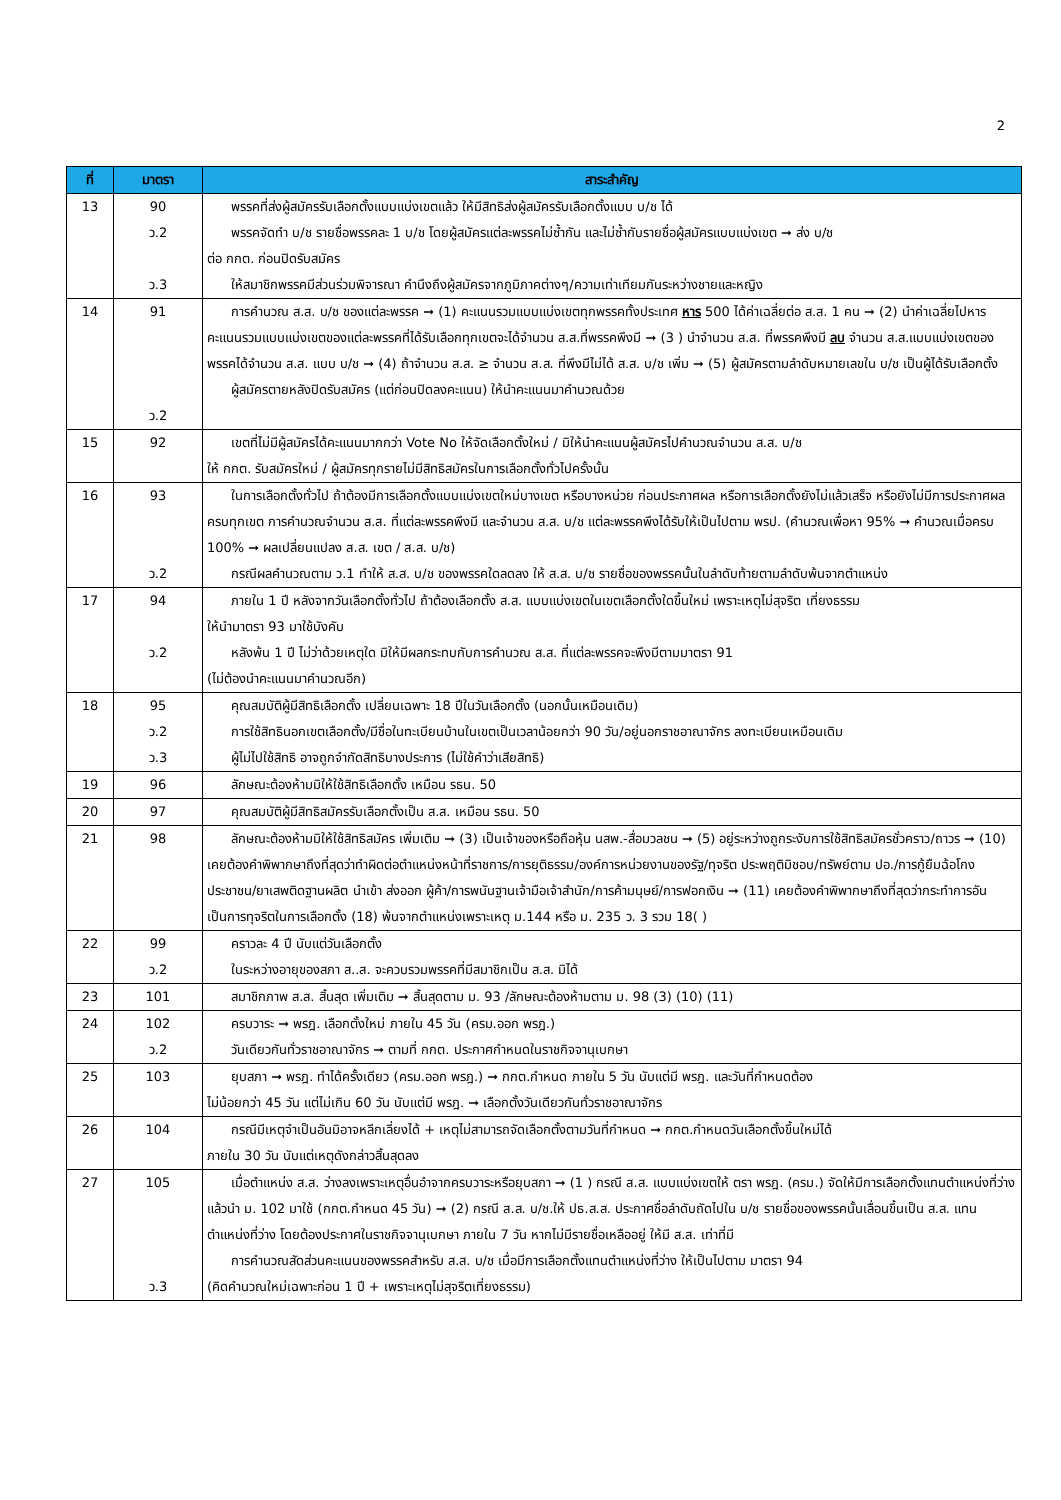2
| ที่ | มาตรา | สาระสำคัญ |
| --- | --- | --- |
| 13 | 90 ว.2 ว.3 | พรรคที่ส่งผู้สมัครรับเลือกตั้งแบบแบ่งเขตแล้ว ให้มีสิทธิส่งผู้สมัครรับเลือกตั้งแบบ บ/ช ได้ พรรคจัดทำ บ/ช รายชื่อพรรคละ 1 บ/ช โดยผู้สมัครแต่ละพรรคไม่ซ้ำกัน และไม่ซ้ำกับรายชื่อผู้สมัครแบบแบ่งเขต ➞ ส่ง บ/ช ต่อ กกต. ก่อนปิดรับสมัคร ให้สมาชิกพรรคมีส่วนร่วมพิจารณา คำนึงถึงผู้สมัครจากภูมิภาคต่างๆ/ความเท่าเทียมกันระหว่างชายและหญิง |
| 14 | 91 ว.2 | การคำนวณ ส.ส. บ/ช ของแต่ละพรรค ➞ (1) คะแนนรวมแบบแบ่งเขตทุกพรรคทั้งประเทศ หาร 500 ได้ค่าเฉลี่ยต่อ ส.ส. 1 คน ➞ (2) นำค่าเฉลี่ยไปหารคะแนนรวมแบบแบ่งเขตของแต่ละพรรคที่ได้รับเลือกทุกเขตจะได้จำนวน ส.ส.ที่พรรคพึงมี ➞ (3 ) นำจำนวน ส.ส. ที่พรรคพึงมี ลบ จำนวน ส.ส.แบบแบ่งเขตของพรรคได้จำนวน ส.ส. แบบ บ/ช ➞ (4) ถ้าจำนวน ส.ส. ≥ จำนวน ส.ส. ที่พึงมีไม่ได้ ส.ส. บ/ช เพิ่ม ➞ (5) ผู้สมัครตามลำดับหมายเลขใน บ/ช เป็นผู้ได้รับเลือกตั้ง ผู้สมัครตายหลังปิดรับสมัคร (แต่ก่อนปิดลงคะแนน) ให้นำคะแนนมาคำนวณด้วย |
| 15 | 92 | เขตที่ไม่มีผู้สมัครได้คะแนนมากกว่า Vote No ให้จัดเลือกตั้งใหม่ / มิให้นำคะแนนผู้สมัครไปคำนวณจำนวน ส.ส. บ/ช ให้ กกต. รับสมัครใหม่ / ผู้สมัครทุกรายไม่มีสิทธิสมัครในการเลือกตั้งทั่วไปครั้งนั้น |
| 16 | 93 ว.2 | ในการเลือกตั้งทั่วไป ถ้าต้องมีการเลือกตั้งแบบแบ่งเขตใหม่บางเขต หรือบางหน่วย ก่อนประกาศผล หรือการเลือกตั้งยังไม่แล้วเสร็จ หรือยังไม่มีการประกาศผลครบทุกเขต การคำนวณจำนวน ส.ส. ที่แต่ละพรรคพึงมี และจำนวน ส.ส. บ/ช แต่ละพรรคพึงได้รับให้เป็นไปตาม พรป. (คำนวณเพื่อหา 95% ➞ คำนวณเมื่อครบ 100% ➞ ผลเปลี่ยนแปลง ส.ส. เขต / ส.ส. บ/ช) กรณีผลคำนวณตาม ว.1 ทำให้ ส.ส. บ/ช ของพรรคใดลดลง ให้ ส.ส. บ/ช รายชื่อของพรรคนั้นในลำดับท้ายตามลำดับพ้นจากตำแหน่ง |
| 17 | 94 ว.2 | ภายใน 1 ปี หลังจากวันเลือกตั้งทั่วไป ถ้าต้องเลือกตั้ง ส.ส. แบบแบ่งเขตในเขตเลือกตั้งใดขึ้นใหม่ เพราะเหตุไม่สุจริต เที่ยงธรรม ให้นำมาตรา 93 มาใช้บังคับ หลังพ้น 1 ปี ไม่ว่าด้วยเหตุใด มิให้มีผลกระทบกับการคำนวณ ส.ส. ที่แต่ละพรรคจะพึงมีตามมาตรา 91 (ไม่ต้องนำคะแนนมาคำนวณอีก) |
| 18 | 95 ว.2 ว.3 | คุณสมบัติผู้มีสิทธิเลือกตั้ง เปลี่ยนเฉพาะ 18 ปีในวันเลือกตั้ง (นอกนั้นเหมือนเดิม) การใช้สิทธินอกเขตเลือกตั้ง/มีชื่อในทะเบียนบ้านในเขตเป็นเวลาน้อยกว่า 90 วัน/อยู่นอกราชอาณาจักร ลงทะเบียนเหมือนเดิม ผู้ไม่ไปใช้สิทธิ อาจถูกจำกัดสิทธิบางประการ (ไม่ใช้คำว่าเสียสิทธิ) |
| 19 | 96 | ลักษณะต้องห้ามมิให้ใช้สิทธิเลือกตั้ง เหมือน รธน. 50 |
| 20 | 97 | คุณสมบัติผู้มีสิทธิสมัครรับเลือกตั้งเป็น ส.ส. เหมือน รธน. 50 |
| 21 | 98 | ลักษณะต้องห้ามมิให้ใช้สิทธิสมัคร เพิ่มเติม ➞ (3) เป็นเจ้าของหรือถือหุ้น นสพ.-สื่อมวลชน ➞ (5) อยู่ระหว่างถูกระงับการใช้สิทธิสมัครชั่วคราว/ถาวร ➞ (10) เคยต้องคำพิพากษาถึงที่สุดว่าทำผิดต่อตำแหน่งหน้าที่ราชการ/การยุติธรรม/องค์การหน่วยงานของรัฐ/ทุจริต ประพฤติมิชอบ/ทรัพย์ตาม ปอ./การกู้ยืมฉ้อโกงประชาชน/ยาเสพติดฐานผลิต นำเข้า ส่งออก ผู้ค้า/การพนันฐานเจ้ามือเจ้าสำนัก/การค้ามนุษย์/การฟอกเงิน ➞ (11) เคยต้องคำพิพากษาถึงที่สุดว่ากระทำการอันเป็นการทุจริตในการเลือกตั้ง (18) พ้นจากตำแหน่งเพราะเหตุ ม.144 หรือ ม. 235 ว. 3 รวม 18( ) |
| 22 | 99 ว.2 | คราวละ 4 ปี นับแต่วันเลือกตั้ง ในระหว่างอายุของสภา ส..ส. จะควบรวมพรรคที่มีสมาชิกเป็น ส.ส. มิได้ |
| 23 | 101 | สมาชิกภาพ ส.ส. สิ้นสุด เพิ่มเติม ➞ สิ้นสุดตาม ม. 93 /ลักษณะต้องห้ามตาม ม. 98 (3) (10) (11) |
| 24 | 102 ว.2 | ครบวาระ ➞ พรฎ. เลือกตั้งใหม่ ภายใน 45 วัน (ครม.ออก พรฎ.) วันเดียวกันทั่วราชอาณาจักร ➞ ตามที่ กกต. ประกาศกำหนดในราชกิจจานุเบกษา |
| 25 | 103 | ยุบสภา ➞ พรฎ. ทำได้ครั้งเดียว (ครม.ออก พรฎ.) ➞ กกต.กำหนด ภายใน 5 วัน นับแต่มี พรฎ. และวันที่กำหนดต้อง ไม่น้อยกว่า 45 วัน แต่ไม่เกิน 60 วัน นับแต่มี พรฎ. ➞ เลือกตั้งวันเดียวกันทั่วราชอาณาจักร |
| 26 | 104 | กรณีมีเหตุจำเป็นอันมิอาจหลีกเลี่ยงได้ + เหตุไม่สามารถจัดเลือกตั้งตามวันที่กำหนด ➞ กกต.กำหนดวันเลือกตั้งขึ้นใหม่ได้ ภายใน 30 วัน นับแต่เหตุดังกล่าวสิ้นสุดลง |
| 27 | 105 ว.3 | เมื่อตำแหน่ง ส.ส. ว่างลงเพราะเหตุอื่นอำจากครบวาระหรือยุบสภา ➞ (1 ) กรณี ส.ส. แบบแบ่งเขตให้ ตรา พรฎ. (ครม.) จัดให้มีการเลือกตั้งแทนตำแหน่งที่ว่าง แล้วนำ ม. 102 มาใช้ (กกต.กำหนด 45 วัน) ➞ (2) กรณี ส.ส. บ/ช.ให้ ปธ.ส.ส. ประกาศชื่อลำดับถัดไปใน บ/ช รายชื่อของพรรคนั้นเลื่อนขึ้นเป็น ส.ส. แทนตำแหน่งที่ว่าง โดยต้องประกาศในราชกิจจานุเบกษา ภายใน 7 วัน หากไม่มีรายชื่อเหลืออยู่ ให้มี ส.ส. เท่าที่มี การคำนวณสัดส่วนคะแนนของพรรคสำหรับ ส.ส. บ/ช เมื่อมีการเลือกตั้งแทนตำแหน่งที่ว่าง ให้เป็นไปตาม มาตรา 94 (คิดคำนวณใหม่เฉพาะก่อน 1 ปี + เพราะเหตุไม่สุจริตเที่ยงธรรม) |